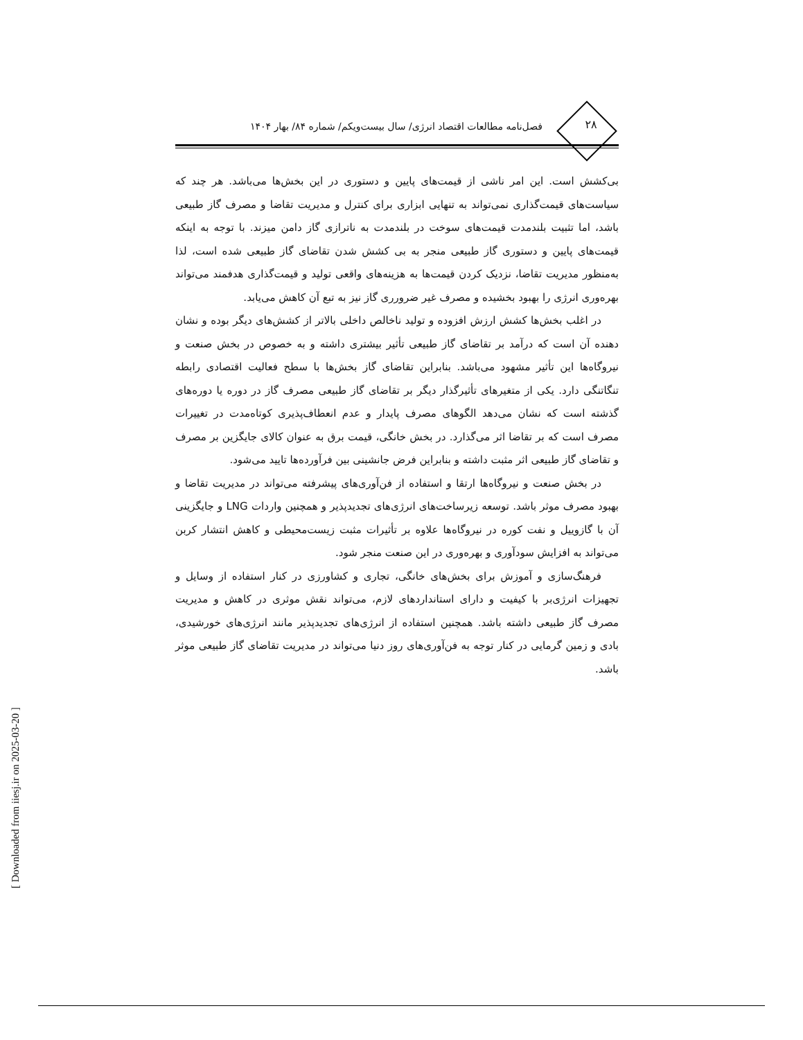۲۸
فصل‌نامه مطالعات اقتصاد انرژی/ سال بیست‌ویکم/ شماره ۸۴/ بهار ۱۴۰۴
بی‌کشش است. این امر ناشی از قیمت‌های پایین و دستوری در این بخش‌ها می‌باشد. هر چند که سیاست‌های قیمت‌گذاری نمی‌تواند به تنهایی ابزاری برای کنترل و مدیریت تقاضا و مصرف گاز طبیعی باشد، اما تثبیت بلندمدت قیمت‌های سوخت در بلندمدت به ناترازی گاز دامن میزند. با توجه به اینکه قیمت‌های پایین و دستوری گاز طبیعی منجر به بی کشش شدن تقاضای گاز طبیعی شده است، لذا به‌منظور مدیریت تقاضا، نزدیک کردن قیمت‌ها به هزینه‌های واقعی تولید و قیمت‌گذاری هدفمند می‌تواند بهره‌وری انرژی را بهبود بخشیده و مصرف غیر ضرورری گاز نیز به تبع آن کاهش می‌یابد.
در اغلب بخش‌ها کشش ارزش افزوده و تولید ناخالص داخلی بالاتر از کشش‌های دیگر بوده و نشان دهنده آن است که درآمد بر تقاضای گاز طبیعی تأثیر بیشتری داشته و به خصوص در بخش صنعت و نیروگاه‌ها این تأثیر مشهود می‌باشد. بنابراین تقاضای گاز بخش‌ها با سطح فعالیت اقتصادی رابطه تنگاتنگی دارد. یکی از متغیرهای تأثیرگذار دیگر بر تقاضای گاز طبیعی مصرف گاز در دوره یا دوره‌های گذشته است که نشان می‌دهد الگوهای مصرف پایدار و عدم انعطاف‌پذیری کوتاه‌مدت در تغییرات مصرف است که بر تقاضا اثر می‌گذارد. در بخش خانگی، قیمت برق به عنوان کالای جایگزین بر مصرف و تقاضای گاز طبیعی اثر مثبت داشته و بنابراین فرض جانشینی بین فرآورده‌ها تایید می‌شود.
در بخش صنعت و نیروگاه‌ها ارتقا و استفاده از فن‌آوری‌های پیشرفته می‌تواند در مدیریت تقاضا و بهبود مصرف موثر باشد. توسعه زیرساخت‌های انرژی‌های تجدیدپذیر و همچنین واردات LNG و جایگزینی آن با گازوییل و نفت کوره در نیروگاه‌ها علاوه بر تأثیرات مثبت زیست‌محیطی و کاهش انتشار کربن می‌تواند به افزایش سودآوری و بهره‌وری در این صنعت منجر شود.
فرهنگ‌سازی و آموزش برای بخش‌های خانگی، تجاری و کشاورزی در کنار استفاده از وسایل و تجهیزات انرژی‌بر با کیفیت و دارای استانداردهای لازم، می‌تواند نقش موثری در کاهش و مدیریت مصرف گاز طبیعی داشته باشد. همچنین استفاده از انرژی‌های تجدیدپذیر مانند انرژی‌های خورشیدی، بادی و زمین گرمایی در کنار توجه به فن‌آوری‌های روز دنیا می‌تواند در مدیریت تقاضای گاز طبیعی موثر باشد.
[ Downloaded from iiesj.ir on 2025-03-20 ]